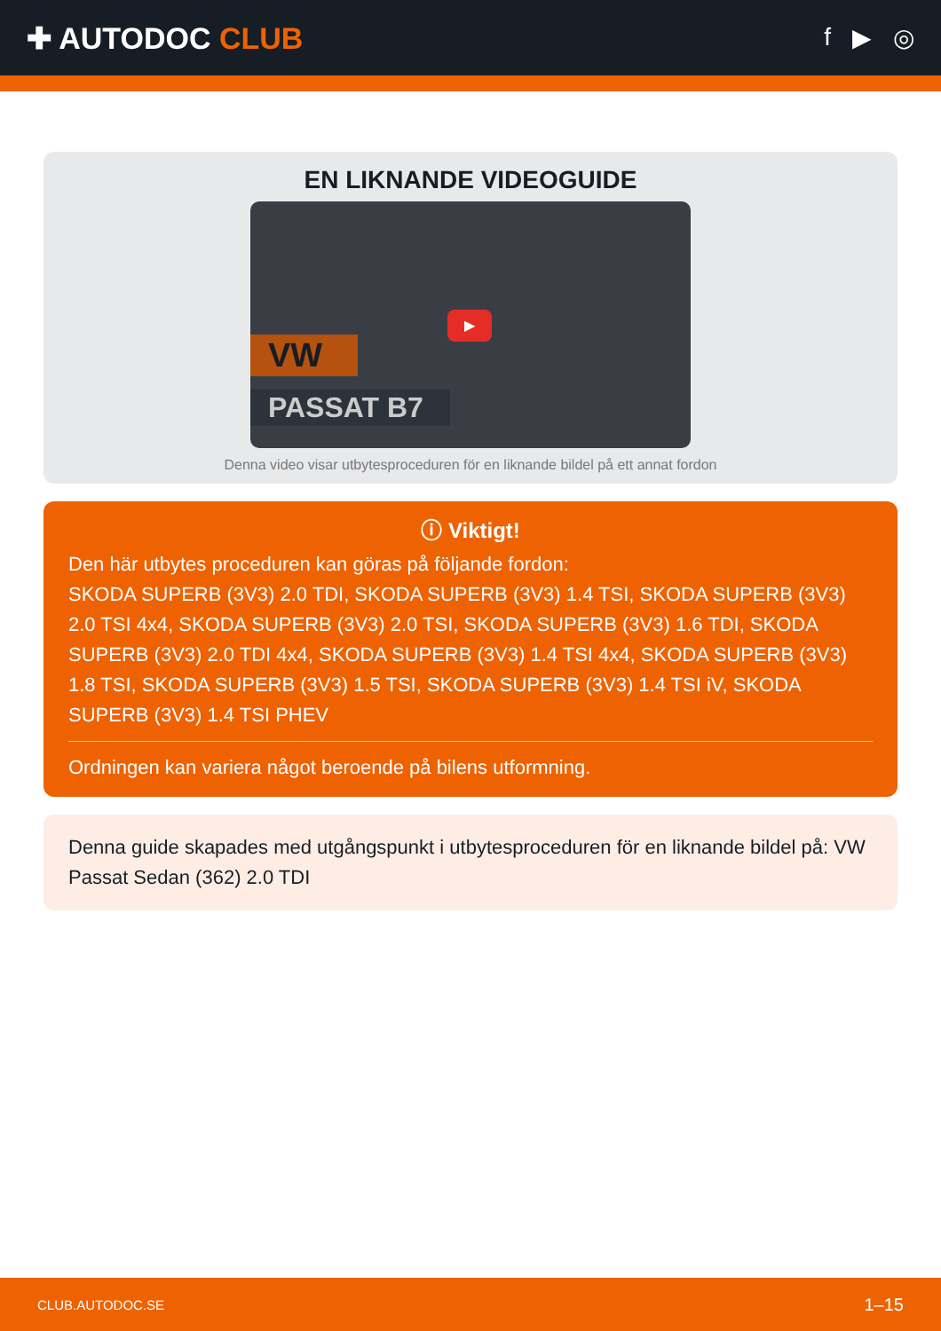✚ AUTODOC CLUB
f ▶ ◎
EN LIKNANDE VIDEOGUIDE
VW
PASSAT B7
▶
Denna video visar utbytesproceduren för en liknande bildel på ett annat fordon
ⓘ Viktigt!
Den här utbytes proceduren kan göras på följande fordon:
SKODA SUPERB (3V3) 2.0 TDI, SKODA SUPERB (3V3) 1.4 TSI, SKODA SUPERB (3V3) 2.0 TSI 4x4, SKODA SUPERB (3V3) 2.0 TSI, SKODA SUPERB (3V3) 1.6 TDI, SKODA SUPERB (3V3) 2.0 TDI 4x4, SKODA SUPERB (3V3) 1.4 TSI 4x4, SKODA SUPERB (3V3) 1.8 TSI, SKODA SUPERB (3V3) 1.5 TSI, SKODA SUPERB (3V3) 1.4 TSI iV, SKODA SUPERB (3V3) 1.4 TSI PHEV
Ordningen kan variera något beroende på bilens utformning.
Denna guide skapades med utgångspunkt i utbytesproceduren för en liknande bildel på: VW Passat Sedan (362) 2.0 TDI
CLUB.AUTODOC.SE 1–15